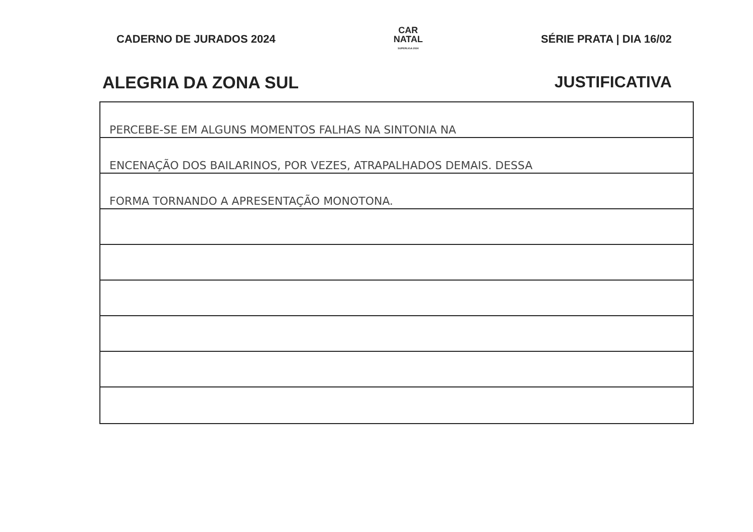CADERNO DE JURADOS 2024
CAR
NATAL
SUPERLIGA 2024
SÉRIE PRATA | DIA 16/02
ALEGRIA DA ZONA SUL JUSTIFICATIVA
PERCEBE-SE EM ALGUNS MOMENTOS FALHAS NA SINTONIA NA
ENCENAÇÃO DOS BAILARINOS, POR VEZES, ATRAPALHADOS DEMAIS. DESSA
FORMA TORNANDO A APRESENTAÇÃO MONOTONA.